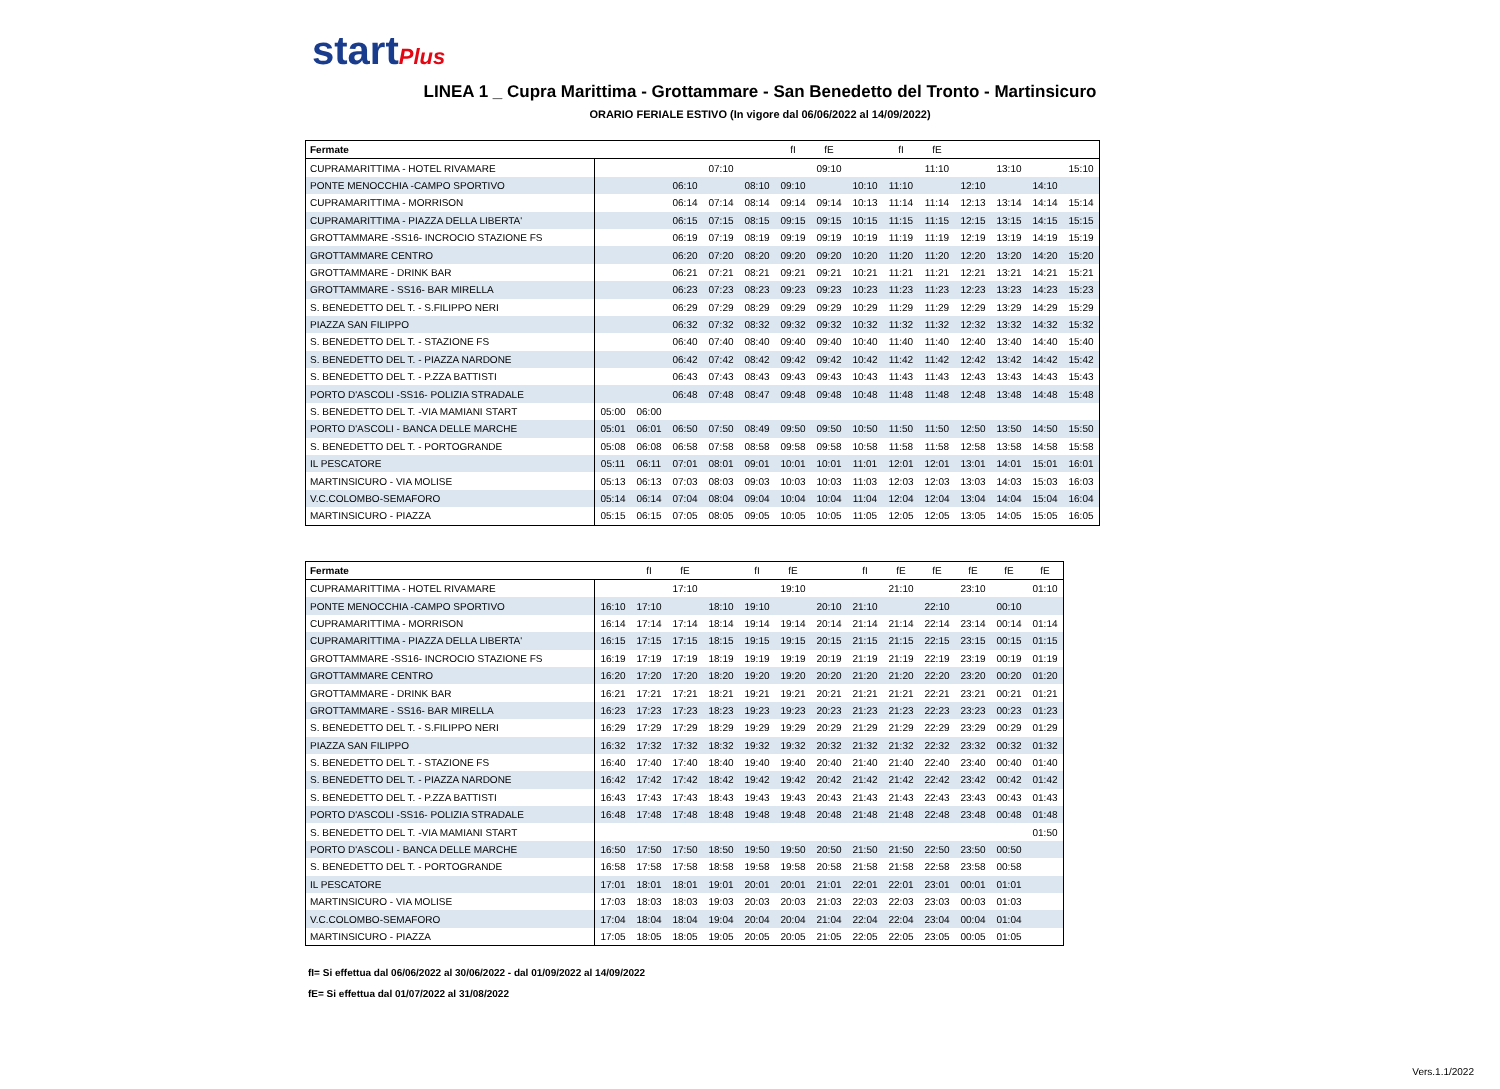startPlus
LINEA 1 _ Cupra Marittima - Grottammare - San Benedetto del Tronto - Martinsicuro
ORARIO FERIALE ESTIVO (In vigore dal 06/06/2022 al 14/09/2022)
| Fermate | | | | | | fI | fE | | fI | fE | | | | |
| --- | --- | --- | --- | --- | --- | --- | --- | --- | --- | --- | --- | --- | --- | --- |
| CUPRAMARITTIMA - HOTEL RIVAMARE | | | | 07:10 | | | 09:10 | | | 11:10 | | 13:10 | | 15:10 |
| PONTE MENOCCHIA -CAMPO SPORTIVO | | | 06:10 | | 08:10 | 09:10 | | 10:10 | 11:10 | | 12:10 | | 14:10 | |
| CUPRAMARITTIMA - MORRISON | | | 06:14 | 07:14 | 08:14 | 09:14 | 09:14 | 10:13 | 11:14 | 11:14 | 12:13 | 13:14 | 14:14 | 15:14 |
| CUPRAMARITTIMA - PIAZZA DELLA LIBERTA' | | | 06:15 | 07:15 | 08:15 | 09:15 | 09:15 | 10:15 | 11:15 | 11:15 | 12:15 | 13:15 | 14:15 | 15:15 |
| GROTTAMMARE -SS16- INCROCIO STAZIONE FS | | | 06:19 | 07:19 | 08:19 | 09:19 | 09:19 | 10:19 | 11:19 | 11:19 | 12:19 | 13:19 | 14:19 | 15:19 |
| GROTTAMMARE CENTRO | | | 06:20 | 07:20 | 08:20 | 09:20 | 09:20 | 10:20 | 11:20 | 11:20 | 12:20 | 13:20 | 14:20 | 15:20 |
| GROTTAMMARE - DRINK BAR | | | 06:21 | 07:21 | 08:21 | 09:21 | 09:21 | 10:21 | 11:21 | 11:21 | 12:21 | 13:21 | 14:21 | 15:21 |
| GROTTAMMARE - SS16- BAR MIRELLA | | | 06:23 | 07:23 | 08:23 | 09:23 | 09:23 | 10:23 | 11:23 | 11:23 | 12:23 | 13:23 | 14:23 | 15:23 |
| S. BENEDETTO DEL T. - S.FILIPPO NERI | | | 06:29 | 07:29 | 08:29 | 09:29 | 09:29 | 10:29 | 11:29 | 11:29 | 12:29 | 13:29 | 14:29 | 15:29 |
| PIAZZA SAN FILIPPO | | | 06:32 | 07:32 | 08:32 | 09:32 | 09:32 | 10:32 | 11:32 | 11:32 | 12:32 | 13:32 | 14:32 | 15:32 |
| S. BENEDETTO DEL T. - STAZIONE FS | | | 06:40 | 07:40 | 08:40 | 09:40 | 09:40 | 10:40 | 11:40 | 11:40 | 12:40 | 13:40 | 14:40 | 15:40 |
| S. BENEDETTO DEL T. - PIAZZA NARDONE | | | 06:42 | 07:42 | 08:42 | 09:42 | 09:42 | 10:42 | 11:42 | 11:42 | 12:42 | 13:42 | 14:42 | 15:42 |
| S. BENEDETTO DEL T. - P.ZZA BATTISTI | | | 06:43 | 07:43 | 08:43 | 09:43 | 09:43 | 10:43 | 11:43 | 11:43 | 12:43 | 13:43 | 14:43 | 15:43 |
| PORTO D'ASCOLI -SS16- POLIZIA STRADALE | | | 06:48 | 07:48 | 08:47 | 09:48 | 09:48 | 10:48 | 11:48 | 11:48 | 12:48 | 13:48 | 14:48 | 15:48 |
| S. BENEDETTO DEL T. -VIA MAMIANI START | 05:00 | 06:00 | | | | | | | | | | | | |
| PORTO D'ASCOLI - BANCA DELLE MARCHE | 05:01 | 06:01 | 06:50 | 07:50 | 08:49 | 09:50 | 09:50 | 10:50 | 11:50 | 11:50 | 12:50 | 13:50 | 14:50 | 15:50 |
| S. BENEDETTO DEL T. - PORTOGRANDE | 05:08 | 06:08 | 06:58 | 07:58 | 08:58 | 09:58 | 09:58 | 10:58 | 11:58 | 11:58 | 12:58 | 13:58 | 14:58 | 15:58 |
| IL PESCATORE | 05:11 | 06:11 | 07:01 | 08:01 | 09:01 | 10:01 | 10:01 | 11:01 | 12:01 | 12:01 | 13:01 | 14:01 | 15:01 | 16:01 |
| MARTINSICURO - VIA MOLISE | 05:13 | 06:13 | 07:03 | 08:03 | 09:03 | 10:03 | 10:03 | 11:03 | 12:03 | 12:03 | 13:03 | 14:03 | 15:03 | 16:03 |
| V.C.COLOMBO-SEMAFORO | 05:14 | 06:14 | 07:04 | 08:04 | 09:04 | 10:04 | 10:04 | 11:04 | 12:04 | 12:04 | 13:04 | 14:04 | 15:04 | 16:04 |
| MARTINSICURO - PIAZZA | 05:15 | 06:15 | 07:05 | 08:05 | 09:05 | 10:05 | 10:05 | 11:05 | 12:05 | 12:05 | 13:05 | 14:05 | 15:05 | 16:05 |
| Fermate | | fI | fE | | fI | fE | | fI | fE | fE | fE | fE | fE |
| --- | --- | --- | --- | --- | --- | --- | --- | --- | --- | --- | --- | --- | --- |
| CUPRAMARITTIMA - HOTEL RIVAMARE | | | 17:10 | | | 19:10 | | | 21:10 | | 23:10 | | 01:10 |
| PONTE MENOCCHIA -CAMPO SPORTIVO | 16:10 | 17:10 | | 18:10 | 19:10 | | 20:10 | 21:10 | | 22:10 | | 00:10 | |
| CUPRAMARITTIMA - MORRISON | 16:14 | 17:14 | 17:14 | 18:14 | 19:14 | 19:14 | 20:14 | 21:14 | 21:14 | 22:14 | 23:14 | 00:14 | 01:14 |
| CUPRAMARITTIMA - PIAZZA DELLA LIBERTA' | 16:15 | 17:15 | 17:15 | 18:15 | 19:15 | 19:15 | 20:15 | 21:15 | 21:15 | 22:15 | 23:15 | 00:15 | 01:15 |
| GROTTAMMARE -SS16- INCROCIO STAZIONE FS | 16:19 | 17:19 | 17:19 | 18:19 | 19:19 | 19:19 | 20:19 | 21:19 | 21:19 | 22:19 | 23:19 | 00:19 | 01:19 |
| GROTTAMMARE CENTRO | 16:20 | 17:20 | 17:20 | 18:20 | 19:20 | 19:20 | 20:20 | 21:20 | 21:20 | 22:20 | 23:20 | 00:20 | 01:20 |
| GROTTAMMARE - DRINK BAR | 16:21 | 17:21 | 17:21 | 18:21 | 19:21 | 19:21 | 20:21 | 21:21 | 21:21 | 22:21 | 23:21 | 00:21 | 01:21 |
| GROTTAMMARE - SS16- BAR MIRELLA | 16:23 | 17:23 | 17:23 | 18:23 | 19:23 | 19:23 | 20:23 | 21:23 | 21:23 | 22:23 | 23:23 | 00:23 | 01:23 |
| S. BENEDETTO DEL T. - S.FILIPPO NERI | 16:29 | 17:29 | 17:29 | 18:29 | 19:29 | 19:29 | 20:29 | 21:29 | 21:29 | 22:29 | 23:29 | 00:29 | 01:29 |
| PIAZZA SAN FILIPPO | 16:32 | 17:32 | 17:32 | 18:32 | 19:32 | 19:32 | 20:32 | 21:32 | 21:32 | 22:32 | 23:32 | 00:32 | 01:32 |
| S. BENEDETTO DEL T. - STAZIONE FS | 16:40 | 17:40 | 17:40 | 18:40 | 19:40 | 19:40 | 20:40 | 21:40 | 21:40 | 22:40 | 23:40 | 00:40 | 01:40 |
| S. BENEDETTO DEL T. - PIAZZA NARDONE | 16:42 | 17:42 | 17:42 | 18:42 | 19:42 | 19:42 | 20:42 | 21:42 | 21:42 | 22:42 | 23:42 | 00:42 | 01:42 |
| S. BENEDETTO DEL T. - P.ZZA BATTISTI | 16:43 | 17:43 | 17:43 | 18:43 | 19:43 | 19:43 | 20:43 | 21:43 | 21:43 | 22:43 | 23:43 | 00:43 | 01:43 |
| PORTO D'ASCOLI -SS16- POLIZIA STRADALE | 16:48 | 17:48 | 17:48 | 18:48 | 19:48 | 19:48 | 20:48 | 21:48 | 21:48 | 22:48 | 23:48 | 00:48 | 01:48 |
| S. BENEDETTO DEL T. -VIA MAMIANI START | | | | | | | | | | | | | 01:50 |
| PORTO D'ASCOLI - BANCA DELLE MARCHE | 16:50 | 17:50 | 17:50 | 18:50 | 19:50 | 19:50 | 20:50 | 21:50 | 21:50 | 22:50 | 23:50 | 00:50 | |
| S. BENEDETTO DEL T. - PORTOGRANDE | 16:58 | 17:58 | 17:58 | 18:58 | 19:58 | 19:58 | 20:58 | 21:58 | 21:58 | 22:58 | 23:58 | 00:58 | |
| IL PESCATORE | 17:01 | 18:01 | 18:01 | 19:01 | 20:01 | 20:01 | 21:01 | 22:01 | 22:01 | 23:01 | 00:01 | 01:01 | |
| MARTINSICURO - VIA MOLISE | 17:03 | 18:03 | 18:03 | 19:03 | 20:03 | 20:03 | 21:03 | 22:03 | 22:03 | 23:03 | 00:03 | 01:03 | |
| V.C.COLOMBO-SEMAFORO | 17:04 | 18:04 | 18:04 | 19:04 | 20:04 | 20:04 | 21:04 | 22:04 | 22:04 | 23:04 | 00:04 | 01:04 | |
| MARTINSICURO - PIAZZA | 17:05 | 18:05 | 18:05 | 19:05 | 20:05 | 20:05 | 21:05 | 22:05 | 22:05 | 23:05 | 00:05 | 01:05 | |
fI= Si effettua dal 06/06/2022 al 30/06/2022 - dal 01/09/2022 al 14/09/2022
fE= Si effettua dal 01/07/2022 al 31/08/2022
Vers.1.1/2022